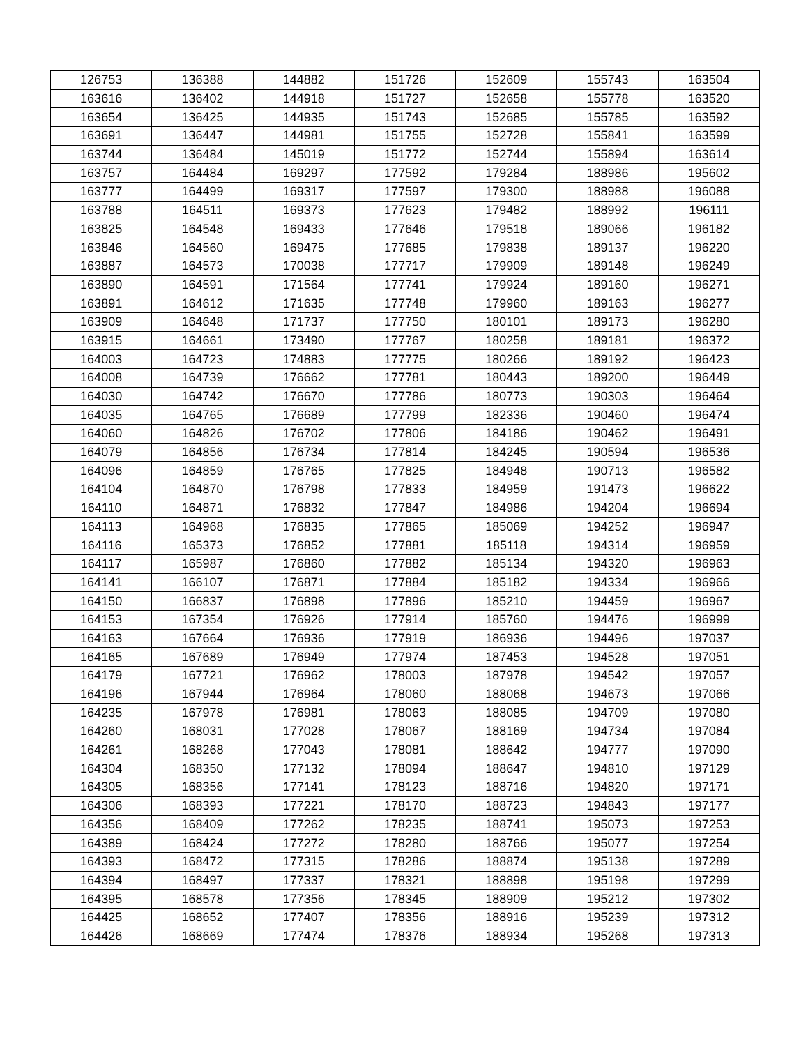| 126753 | 136388 | 144882 | 151726 | 152609 | 155743 | 163504 |
| 163616 | 136402 | 144918 | 151727 | 152658 | 155778 | 163520 |
| 163654 | 136425 | 144935 | 151743 | 152685 | 155785 | 163592 |
| 163691 | 136447 | 144981 | 151755 | 152728 | 155841 | 163599 |
| 163744 | 136484 | 145019 | 151772 | 152744 | 155894 | 163614 |
| 163757 | 164484 | 169297 | 177592 | 179284 | 188986 | 195602 |
| 163777 | 164499 | 169317 | 177597 | 179300 | 188988 | 196088 |
| 163788 | 164511 | 169373 | 177623 | 179482 | 188992 | 196111 |
| 163825 | 164548 | 169433 | 177646 | 179518 | 189066 | 196182 |
| 163846 | 164560 | 169475 | 177685 | 179838 | 189137 | 196220 |
| 163887 | 164573 | 170038 | 177717 | 179909 | 189148 | 196249 |
| 163890 | 164591 | 171564 | 177741 | 179924 | 189160 | 196271 |
| 163891 | 164612 | 171635 | 177748 | 179960 | 189163 | 196277 |
| 163909 | 164648 | 171737 | 177750 | 180101 | 189173 | 196280 |
| 163915 | 164661 | 173490 | 177767 | 180258 | 189181 | 196372 |
| 164003 | 164723 | 174883 | 177775 | 180266 | 189192 | 196423 |
| 164008 | 164739 | 176662 | 177781 | 180443 | 189200 | 196449 |
| 164030 | 164742 | 176670 | 177786 | 180773 | 190303 | 196464 |
| 164035 | 164765 | 176689 | 177799 | 182336 | 190460 | 196474 |
| 164060 | 164826 | 176702 | 177806 | 184186 | 190462 | 196491 |
| 164079 | 164856 | 176734 | 177814 | 184245 | 190594 | 196536 |
| 164096 | 164859 | 176765 | 177825 | 184948 | 190713 | 196582 |
| 164104 | 164870 | 176798 | 177833 | 184959 | 191473 | 196622 |
| 164110 | 164871 | 176832 | 177847 | 184986 | 194204 | 196694 |
| 164113 | 164968 | 176835 | 177865 | 185069 | 194252 | 196947 |
| 164116 | 165373 | 176852 | 177881 | 185118 | 194314 | 196959 |
| 164117 | 165987 | 176860 | 177882 | 185134 | 194320 | 196963 |
| 164141 | 166107 | 176871 | 177884 | 185182 | 194334 | 196966 |
| 164150 | 166837 | 176898 | 177896 | 185210 | 194459 | 196967 |
| 164153 | 167354 | 176926 | 177914 | 185760 | 194476 | 196999 |
| 164163 | 167664 | 176936 | 177919 | 186936 | 194496 | 197037 |
| 164165 | 167689 | 176949 | 177974 | 187453 | 194528 | 197051 |
| 164179 | 167721 | 176962 | 178003 | 187978 | 194542 | 197057 |
| 164196 | 167944 | 176964 | 178060 | 188068 | 194673 | 197066 |
| 164235 | 167978 | 176981 | 178063 | 188085 | 194709 | 197080 |
| 164260 | 168031 | 177028 | 178067 | 188169 | 194734 | 197084 |
| 164261 | 168268 | 177043 | 178081 | 188642 | 194777 | 197090 |
| 164304 | 168350 | 177132 | 178094 | 188647 | 194810 | 197129 |
| 164305 | 168356 | 177141 | 178123 | 188716 | 194820 | 197171 |
| 164306 | 168393 | 177221 | 178170 | 188723 | 194843 | 197177 |
| 164356 | 168409 | 177262 | 178235 | 188741 | 195073 | 197253 |
| 164389 | 168424 | 177272 | 178280 | 188766 | 195077 | 197254 |
| 164393 | 168472 | 177315 | 178286 | 188874 | 195138 | 197289 |
| 164394 | 168497 | 177337 | 178321 | 188898 | 195198 | 197299 |
| 164395 | 168578 | 177356 | 178345 | 188909 | 195212 | 197302 |
| 164425 | 168652 | 177407 | 178356 | 188916 | 195239 | 197312 |
| 164426 | 168669 | 177474 | 178376 | 188934 | 195268 | 197313 |